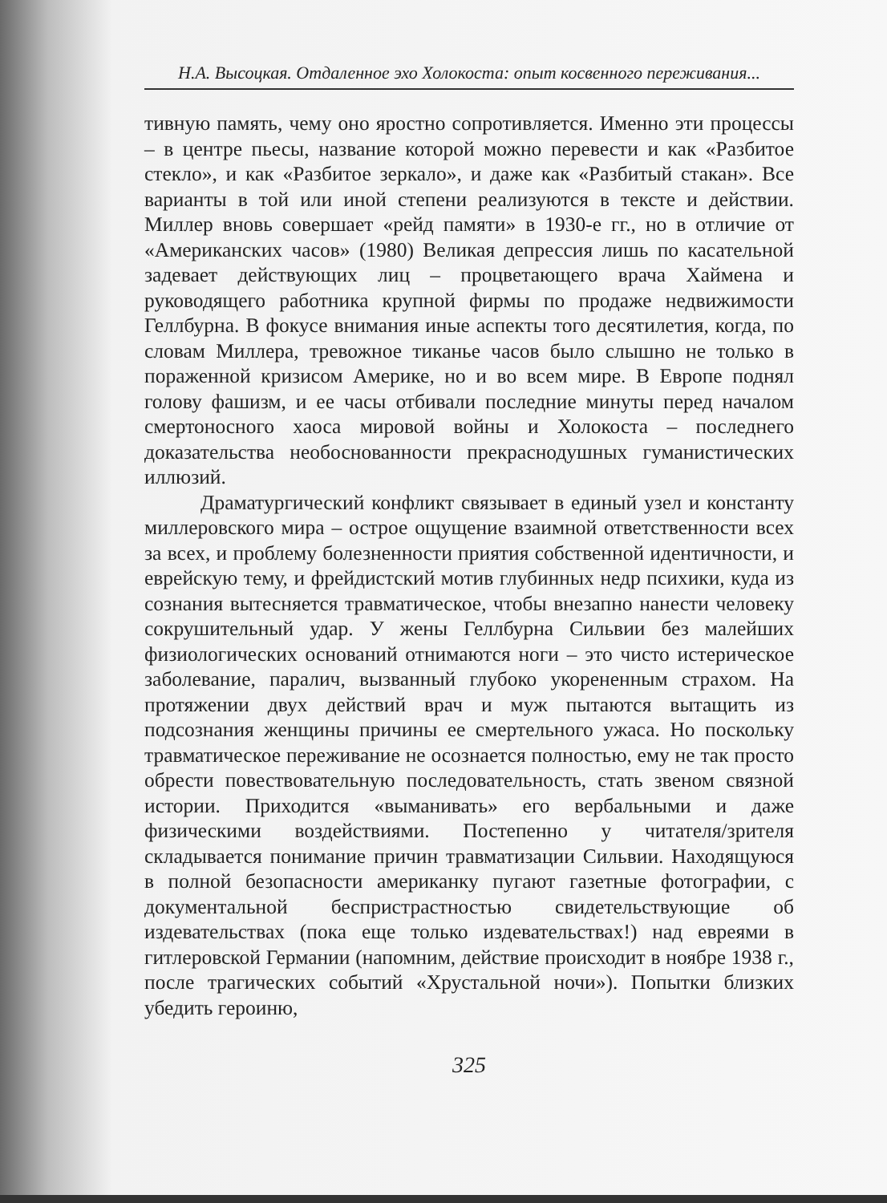Н.А. Высоцкая. Отдаленное эхо Холокоста: опыт косвенного переживания...
тивную память, чему оно яростно сопротивляется. Именно эти процессы – в центре пьесы, название которой можно перевести и как «Разбитое стекло», и как «Разбитое зеркало», и даже как «Разбитый стакан». Все варианты в той или иной степени реализуются в тексте и действии. Миллер вновь совершает «рейд памяти» в 1930-е гг., но в отличие от «Американских часов» (1980) Великая депрессия лишь по касательной задевает действующих лиц – процветающего врача Хаймена и руководящего работника крупной фирмы по продаже недвижимости Геллбурна. В фокусе внимания иные аспекты того десятилетия, когда, по словам Миллера, тревожное тиканье часов было слышно не только в пораженной кризисом Америке, но и во всем мире. В Европе поднял голову фашизм, и ее часы отбивали последние минуты перед началом смертоносного хаоса мировой войны и Холокоста – последнего доказательства необоснованности прекраснодушных гуманистических иллюзий.
Драматургический конфликт связывает в единый узел и константу миллеровского мира – острое ощущение взаимной ответственности всех за всех, и проблему болезненности приятия собственной идентичности, и еврейскую тему, и фрейдистский мотив глубинных недр психики, куда из сознания вытесняется травматическое, чтобы внезапно нанести человеку сокрушительный удар. У жены Геллбурна Сильвии без малейших физиологических оснований отнимаются ноги – это чисто истерическое заболевание, паралич, вызванный глубоко укорененным страхом. На протяжении двух действий врач и муж пытаются вытащить из подсознания женщины причины ее смертельного ужаса. Но поскольку травматическое переживание не осознается полностью, ему не так просто обрести повествовательную последовательность, стать звеном связной истории. Приходится «выманивать» его вербальными и даже физическими воздействиями. Постепенно у читателя/зрителя складывается понимание причин травматизации Сильвии. Находящуюся в полной безопасности американку пугают газетные фотографии, с документальной беспристрастностью свидетельствующие об издевательствах (пока еще только издевательствах!) над евреями в гитлеровской Германии (напомним, действие происходит в ноябре 1938 г., после трагических событий «Хрустальной ночи»). Попытки близких убедить героиню,
325